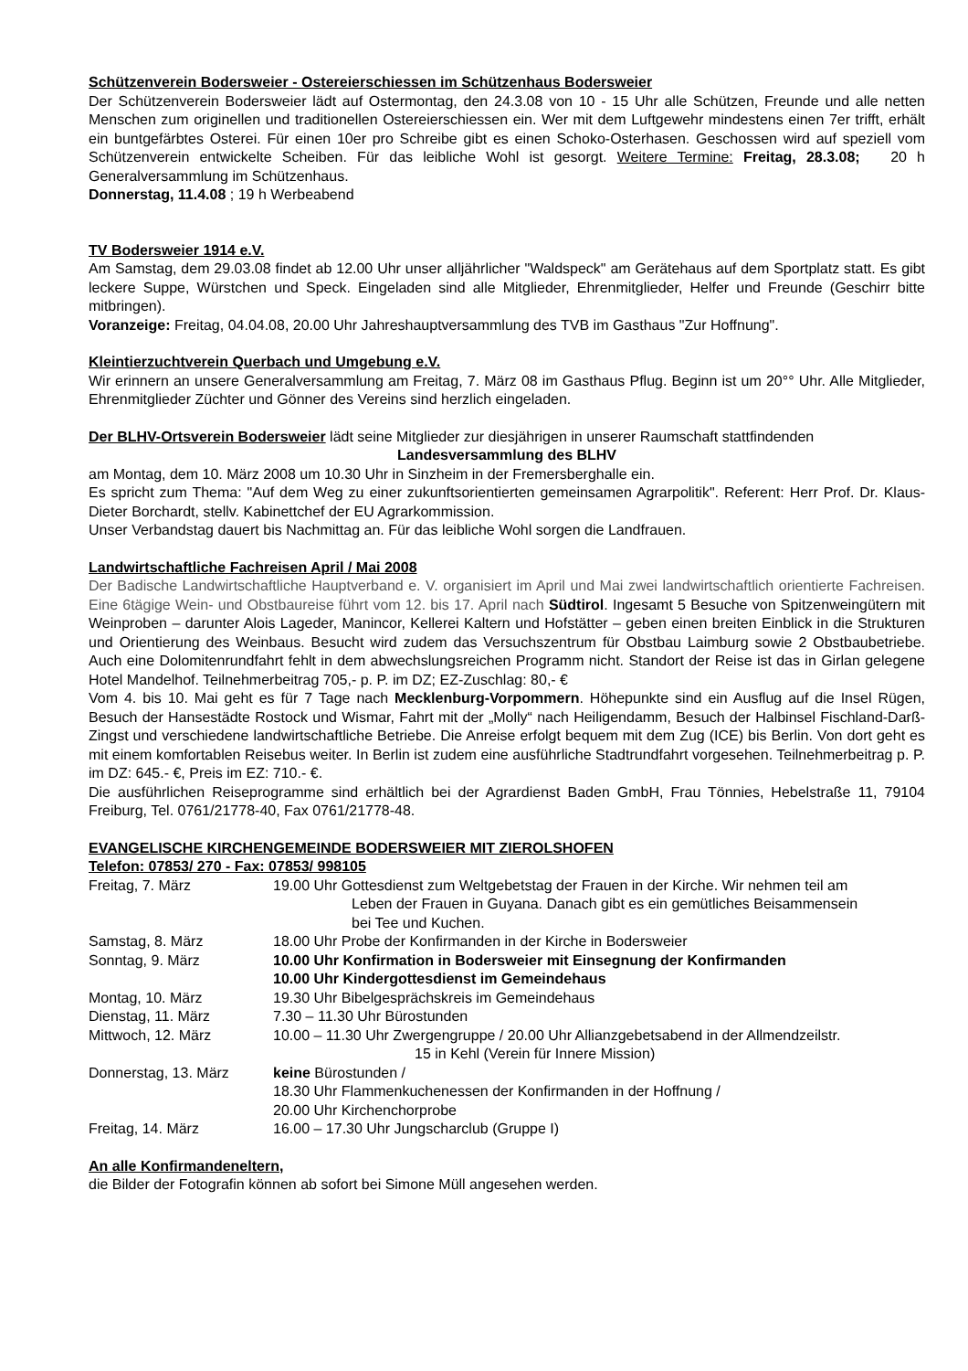Schützenverein Bodersweier - Ostereierschiessen im Schützenhaus Bodersweier
Der Schützenverein Bodersweier lädt auf Ostermontag, den 24.3.08 von 10 - 15 Uhr alle Schützen, Freunde und alle netten Menschen zum originellen und traditionellen Ostereierschiessen ein. Wer mit dem Luftgewehr mindestens einen 7er trifft, erhält ein buntgefärbtes Osterei. Für einen 10er pro Schreibe gibt es einen Schoko-Osterhasen. Geschossen wird auf speziell vom Schützenverein entwickelte Scheiben. Für das leibliche Wohl ist gesorgt. Weitere Termine: Freitag, 28.3.08; 20 h Generalversammlung im Schützenhaus.
Donnerstag, 11.4.08 ; 19 h Werbeabend
TV Bodersweier 1914 e.V.
Am Samstag, dem 29.03.08 findet ab 12.00 Uhr unser alljährlicher "Waldspeck" am Gerätehaus auf dem Sportplatz statt. Es gibt leckere Suppe, Würstchen und Speck. Eingeladen sind alle Mitglieder, Ehrenmitglieder, Helfer und Freunde (Geschirr bitte mitbringen).
Voranzeige: Freitag, 04.04.08, 20.00 Uhr Jahreshauptversammlung des TVB im Gasthaus "Zur Hoffnung".
Kleintierzuchtverein Querbach und Umgebung e.V.
Wir erinnern an unsere Generalversammlung am Freitag, 7. März 08 im Gasthaus Pflug. Beginn ist um 20°° Uhr. Alle Mitglieder, Ehrenmitglieder Züchter und Gönner des Vereins sind herzlich eingeladen.
Der BLHV-Ortsverein Bodersweier lädt seine Mitglieder zur diesjährigen in unserer Raumschaft stattfindenden
Landesversammlung des BLHV
am Montag, dem 10. März 2008 um 10.30 Uhr in Sinzheim in der Fremersberghalle ein.
Es spricht zum Thema: "Auf dem Weg zu einer zukunftsorientierten gemeinsamen Agrarpolitik". Referent: Herr Prof. Dr. Klaus-Dieter Borchardt, stellv. Kabinettchef der EU Agrarkommission.
Unser Verbandstag dauert bis Nachmittag an. Für das leibliche Wohl sorgen die Landfrauen.
Landwirtschaftliche Fachreisen April / Mai 2008
Der Badische Landwirtschaftliche Hauptverband e. V. organisiert im April und Mai zwei landwirtschaftlich orientierte Fachreisen. Eine 6tägige Wein- und Obstbaureise führt vom 12. bis 17. April nach Südtirol. Ingesamt 5 Besuche von Spitzenweingütern mit Weinproben – darunter Alois Lageder, Manincor, Kellerei Kaltern und Hofstätter – geben einen breiten Einblick in die Strukturen und Orientierung des Weinbaus. Besucht wird zudem das Versuchszentrum für Obstbau Laimburg sowie 2 Obstbaubetriebe. Auch eine Dolomitenrundfahrt fehlt in dem abwechslungsreichen Programm nicht. Standort der Reise ist das in Girlan gelegene Hotel Mandelhof. Teilnehmerbeitrag 705,- p. P. im DZ; EZ-Zuschlag: 80,- €
Vom 4. bis 10. Mai geht es für 7 Tage nach Mecklenburg-Vorpommern. Höhepunkte sind ein Ausflug auf die Insel Rügen, Besuch der Hansestädte Rostock und Wismar, Fahrt mit der „Molly“ nach Heiligendamm, Besuch der Halbinsel Fischland-Darß-Zingst und verschiedene landwirtschaftliche Betriebe. Die Anreise erfolgt bequem mit dem Zug (ICE) bis Berlin. Von dort geht es mit einem komfortablen Reisebus weiter. In Berlin ist zudem eine ausführliche Stadtrundfahrt vorgesehen. Teilnehmerbeitrag p. P. im DZ: 645.- €, Preis im EZ: 710.- €.
Die ausführlichen Reiseprogramme sind erhältlich bei der Agrardienst Baden GmbH, Frau Tönnies, Hebelstraße 11, 79104 Freiburg, Tel. 0761/21778-40, Fax 0761/21778-48.
EVANGELISCHE KIRCHENGEMEINDE BODERSWEIER MIT ZIEROLSHOFEN
Telefon: 07853/ 270 - Fax: 07853/ 998105
| Freitag, 7. März | 19.00 Uhr Gottesdienst zum Weltgebetstag der Frauen in der Kirche. Wir nehmen teil am Leben der Frauen in Guyana. Danach gibt es ein gemütliches Beisammensein bei Tee und Kuchen. |
| Samstag, 8. März | 18.00 Uhr Probe der Konfirmanden in der Kirche in Bodersweier |
| Sonntag, 9. März | 10.00 Uhr Konfirmation in Bodersweier mit Einsegnung der Konfirmanden 10.00 Uhr Kindergottesdienst im Gemeindehaus |
| Montag, 10. März | 19.30 Uhr Bibelgesprächskreis im Gemeindehaus |
| Dienstag, 11. März | 7.30 – 11.30 Uhr Bürostunden |
| Mittwoch, 12. März | 10.00 – 11.30 Uhr Zwergengruppe / 20.00 Uhr Allianzgebetsabend in der Allmendzeilstr. 15 in Kehl (Verein für Innere Mission) |
| Donnerstag, 13. März | keine Bürostunden / 18.30 Uhr Flammenkuchenessen der Konfirmanden in der Hoffnung / 20.00 Uhr Kirchenchorprobe |
| Freitag, 14. März | 16.00 – 17.30 Uhr Jungscharclub (Gruppe I) |
An alle Konfirmandeneltern,
die Bilder der Fotografin können ab sofort bei Simone Müll angesehen werden.